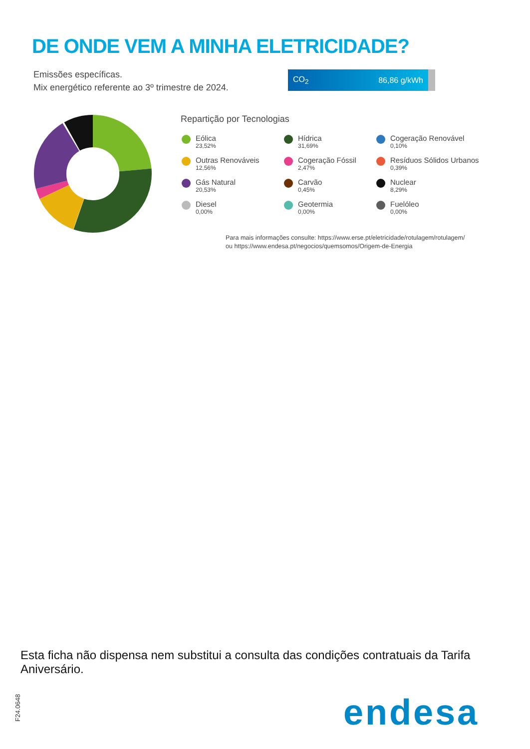DE ONDE VEM A MINHA ELETRICIDADE?
Emissões específicas.
Mix energético referente ao 3º trimestre de 2024.
CO<sub>2</sub> 86,86 g/kWh
Repartição por Tecnologias
Eólica
23,52%
Hídrica
31,69%
Cogeração Renovável
0,10%
Outras Renováveis
12,56%
Cogeração Fóssil
2,47%
Resíduos Sólidos Urbanos
0,39%
Gás Natural
20,53%
Carvão
0,45%
Nuclear
8,29%
Diesel
0,00%
Geotermia
0,00%
Fuelóleo
0,00%
Para mais informações consulte: https://www.erse.pt/eletricidade/rotulagem/rotulagem/
ou https://www.endesa.pt/negocios/quemsomos/Origem-de-Energia
Esta ficha não dispensa nem substitui a consulta das condições contratuais da Tarifa Aniversário.
F24.0648
endesa